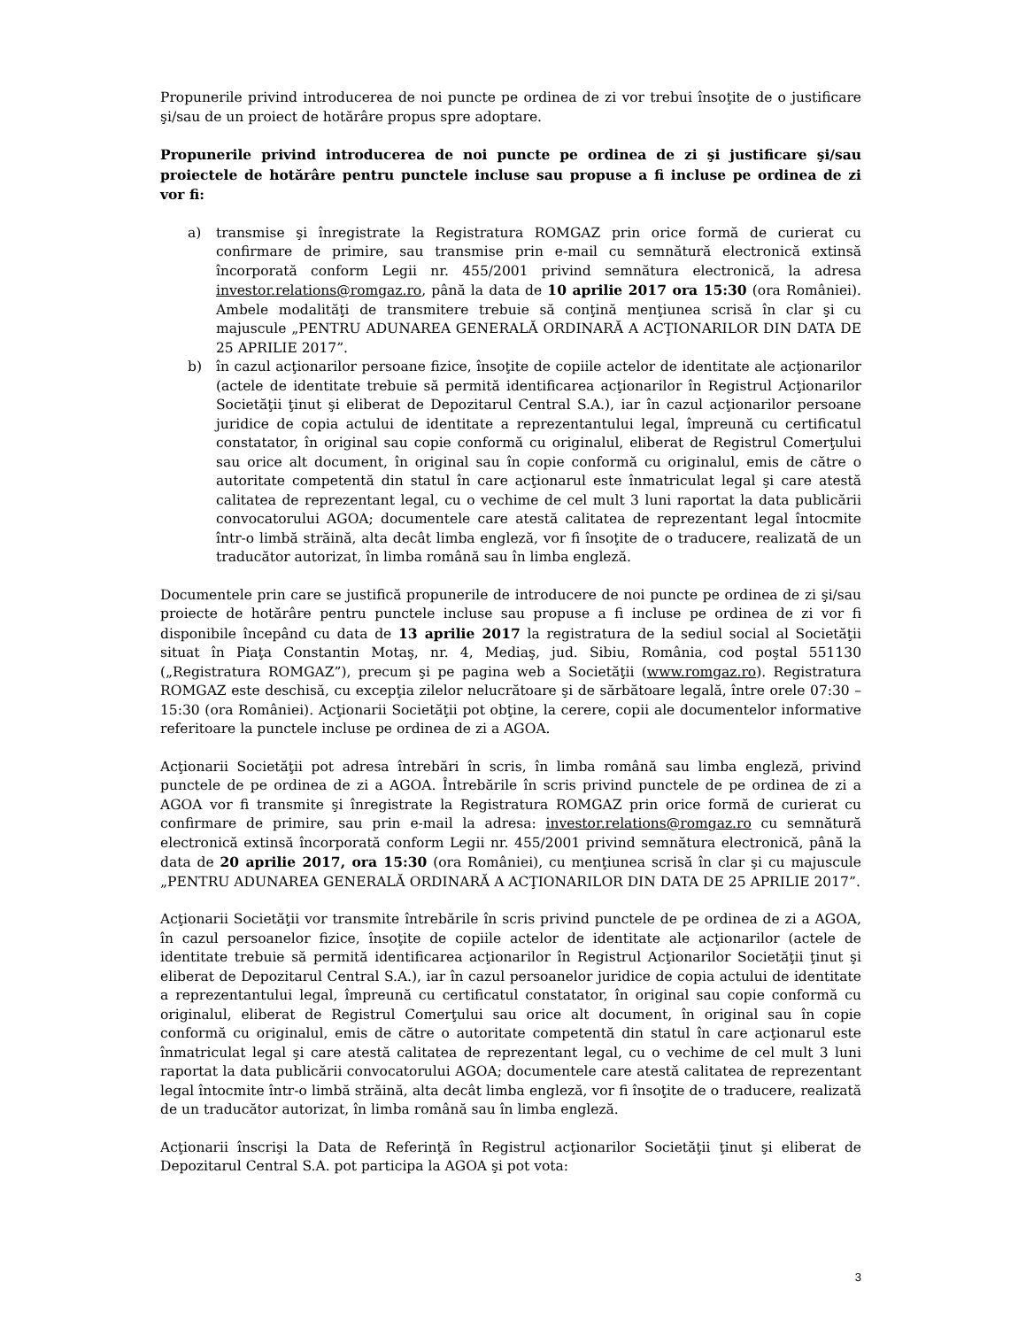Propunerile privind introducerea de noi puncte pe ordinea de zi vor trebui însoţite de o justificare şi/sau de un proiect de hotărâre propus spre adoptare.
Propunerile privind introducerea de noi puncte pe ordinea de zi şi justificare şi/sau proiectele de hotărâre pentru punctele incluse sau propuse a fi incluse pe ordinea de zi vor fi:
a) transmise şi înregistrate la Registratura ROMGAZ prin orice formă de curierat cu confirmare de primire, sau transmise prin e-mail cu semnătură electronică extinsă încorporată conform Legii nr. 455/2001 privind semnătura electronică, la adresa investor.relations@romgaz.ro, până la data de 10 aprilie 2017 ora 15:30 (ora României). Ambele modalităţi de transmitere trebuie să conţină menţiunea scrisă în clar şi cu majuscule „PENTRU ADUNAREA GENERALĂ ORDINARĂ A ACŢIONARILOR DIN DATA DE 25 APRILIE 2017”.
b) în cazul acţionarilor persoane fizice, însoţite de copiile actelor de identitate ale acţionarilor (actele de identitate trebuie să permită identificarea acţionarilor în Registrul Acţionarilor Societăţii ţinut şi eliberat de Depozitarul Central S.A.), iar în cazul acţionarilor persoane juridice de copia actului de identitate a reprezentantului legal, împreună cu certificatul constatator, în original sau copie conformă cu originalul, eliberat de Registrul Comerţului sau orice alt document, în original sau în copie conformă cu originalul, emis de către o autoritate competentă din statul în care acţionarul este înmatriculat legal şi care atestă calitatea de reprezentant legal, cu o vechime de cel mult 3 luni raportat la data publicării convocatorului AGOA; documentele care atestă calitatea de reprezentant legal întocmite într-o limbă străină, alta decât limba engleză, vor fi însoţite de o traducere, realizată de un traducător autorizat, în limba română sau în limba engleză.
Documentele prin care se justifică propunerile de introducere de noi puncte pe ordinea de zi şi/sau proiecte de hotărâre pentru punctele incluse sau propuse a fi incluse pe ordinea de zi vor fi disponibile începând cu data de 13 aprilie 2017 la registratura de la sediul social al Societăţii situat în Piaţa Constantin Motaş, nr. 4, Mediaş, jud. Sibiu, România, cod poştal 551130 („Registratura ROMGAZ”), precum şi pe pagina web a Societăţii (www.romgaz.ro). Registratura ROMGAZ este deschisă, cu excepţia zilelor nelucrătoare şi de sărbătoare legală, între orele 07:30 – 15:30 (ora României). Acţionarii Societăţii pot obţine, la cerere, copii ale documentelor informative referitoare la punctele incluse pe ordinea de zi a AGOA.
Acţionarii Societăţii pot adresa întrebări în scris, în limba română sau limba engleză, privind punctele de pe ordinea de zi a AGOA. Întrebările în scris privind punctele de pe ordinea de zi a AGOA vor fi transmite şi înregistrate la Registratura ROMGAZ prin orice formă de curierat cu confirmare de primire, sau prin e-mail la adresa: investor.relations@romgaz.ro cu semnătură electronică extinsă încorporată conform Legii nr. 455/2001 privind semnătura electronică, până la data de 20 aprilie 2017, ora 15:30 (ora României), cu menţiunea scrisă în clar şi cu majuscule „PENTRU ADUNAREA GENERALĂ ORDINARĂ A ACŢIONARILOR DIN DATA DE 25 APRILIE 2017”.
Acţionarii Societăţii vor transmite întrebările în scris privind punctele de pe ordinea de zi a AGOA, în cazul persoanelor fizice, însoţite de copiile actelor de identitate ale acţionarilor (actele de identitate trebuie să permită identificarea acţionarilor în Registrul Acţionarilor Societăţii ţinut şi eliberat de Depozitarul Central S.A.), iar în cazul persoanelor juridice de copia actului de identitate a reprezentantului legal, împreună cu certificatul constatator, în original sau copie conformă cu originalul, eliberat de Registrul Comerţului sau orice alt document, în original sau în copie conformă cu originalul, emis de către o autoritate competentă din statul în care acţionarul este înmatriculat legal şi care atestă calitatea de reprezentant legal, cu o vechime de cel mult 3 luni raportat la data publicării convocatorului AGOA; documentele care atestă calitatea de reprezentant legal întocmite într-o limbă străină, alta decât limba engleză, vor fi însoţite de o traducere, realizată de un traducător autorizat, în limba română sau în limba engleză.
Acţionarii înscrişi la Data de Referinţă în Registrul acţionarilor Societăţii ţinut şi eliberat de Depozitarul Central S.A. pot participa la AGOA şi pot vota:
3